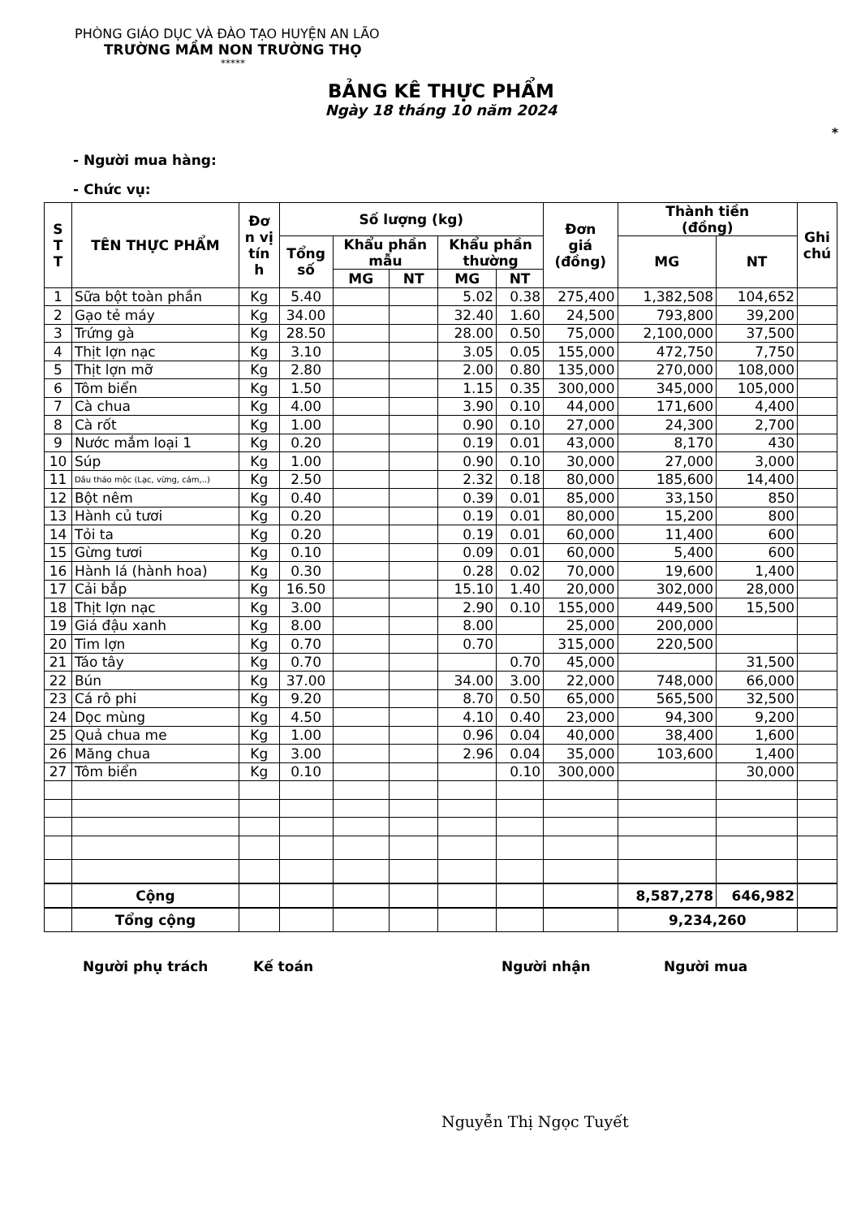PHÒNG GIÁO DỤC VÀ ĐÀO TẠO HUYỆN AN LÃO
TRƯỜNG MẦM NON TRƯỜNG THỌ
*****
BẢNG KÊ THỰC PHẨM
Ngày 18 tháng 10 năm 2024
*
- Người mua hàng:
- Chức vụ:
| S T T | TÊN THỰC PHẨM | Đơ n vị tín h | Số lượng (kg) | | | | | Đơn giá (đồng) | Thành tiền (đồng) | | Ghi chú |
| --- | --- | --- | --- | --- | --- | --- | --- | --- | --- | --- | --- |
| | | | Tổng số | Khẩu phần mẫu | | Khẩu phần thường | | | MG | NT | |
| | | | | MG | NT | MG | NT | | | | |
| 1 | Sữa bột toàn phần | Kg | 5.40 | | | 5.02 | 0.38 | 275,400 | 1,382,508 | 104,652 | |
| 2 | Gạo tẻ máy | Kg | 34.00 | | | 32.40 | 1.60 | 24,500 | 793,800 | 39,200 | |
| 3 | Trứng gà | Kg | 28.50 | | | 28.00 | 0.50 | 75,000 | 2,100,000 | 37,500 | |
| 4 | Thịt lợn nạc | Kg | 3.10 | | | 3.05 | 0.05 | 155,000 | 472,750 | 7,750 | |
| 5 | Thịt lợn mỡ | Kg | 2.80 | | | 2.00 | 0.80 | 135,000 | 270,000 | 108,000 | |
| 6 | Tôm biển | Kg | 1.50 | | | 1.15 | 0.35 | 300,000 | 345,000 | 105,000 | |
| 7 | Cà chua | Kg | 4.00 | | | 3.90 | 0.10 | 44,000 | 171,600 | 4,400 | |
| 8 | Cà rốt | Kg | 1.00 | | | 0.90 | 0.10 | 27,000 | 24,300 | 2,700 | |
| 9 | Nước mắm loại 1 | Kg | 0.20 | | | 0.19 | 0.01 | 43,000 | 8,170 | 430 | |
| 10 | Súp | Kg | 1.00 | | | 0.90 | 0.10 | 30,000 | 27,000 | 3,000 | |
| 11 | Dầu thảo mộc (Lạc, vừng, cám,..) | Kg | 2.50 | | | 2.32 | 0.18 | 80,000 | 185,600 | 14,400 | |
| 12 | Bột nêm | Kg | 0.40 | | | 0.39 | 0.01 | 85,000 | 33,150 | 850 | |
| 13 | Hành củ tươi | Kg | 0.20 | | | 0.19 | 0.01 | 80,000 | 15,200 | 800 | |
| 14 | Tỏi ta | Kg | 0.20 | | | 0.19 | 0.01 | 60,000 | 11,400 | 600 | |
| 15 | Gừng tươi | Kg | 0.10 | | | 0.09 | 0.01 | 60,000 | 5,400 | 600 | |
| 16 | Hành lá (hành hoa) | Kg | 0.30 | | | 0.28 | 0.02 | 70,000 | 19,600 | 1,400 | |
| 17 | Cải bắp | Kg | 16.50 | | | 15.10 | 1.40 | 20,000 | 302,000 | 28,000 | |
| 18 | Thịt lợn nạc | Kg | 3.00 | | | 2.90 | 0.10 | 155,000 | 449,500 | 15,500 | |
| 19 | Giá đậu xanh | Kg | 8.00 | | | 8.00 | | 25,000 | 200,000 | | |
| 20 | Tim lợn | Kg | 0.70 | | | 0.70 | | 315,000 | 220,500 | | |
| 21 | Táo tây | Kg | 0.70 | | | | 0.70 | 45,000 | | 31,500 | |
| 22 | Bún | Kg | 37.00 | | | 34.00 | 3.00 | 22,000 | 748,000 | 66,000 | |
| 23 | Cá rô phi | Kg | 9.20 | | | 8.70 | 0.50 | 65,000 | 565,500 | 32,500 | |
| 24 | Dọc mùng | Kg | 4.50 | | | 4.10 | 0.40 | 23,000 | 94,300 | 9,200 | |
| 25 | Quả chua me | Kg | 1.00 | | | 0.96 | 0.04 | 40,000 | 38,400 | 1,600 | |
| 26 | Măng chua | Kg | 3.00 | | | 2.96 | 0.04 | 35,000 | 103,600 | 1,400 | |
| 27 | Tôm biển | Kg | 0.10 | | | | 0.10 | 300,000 | | 30,000 | |
| | Cộng | | | | | | | | 8,587,278 | 646,982 | |
| | Tổng cộng | | | | | | | | 9,234,260 | | |
Người phụ trách Kế toán Người nhận Người mua
Nguyễn Thị Ngọc Tuyết